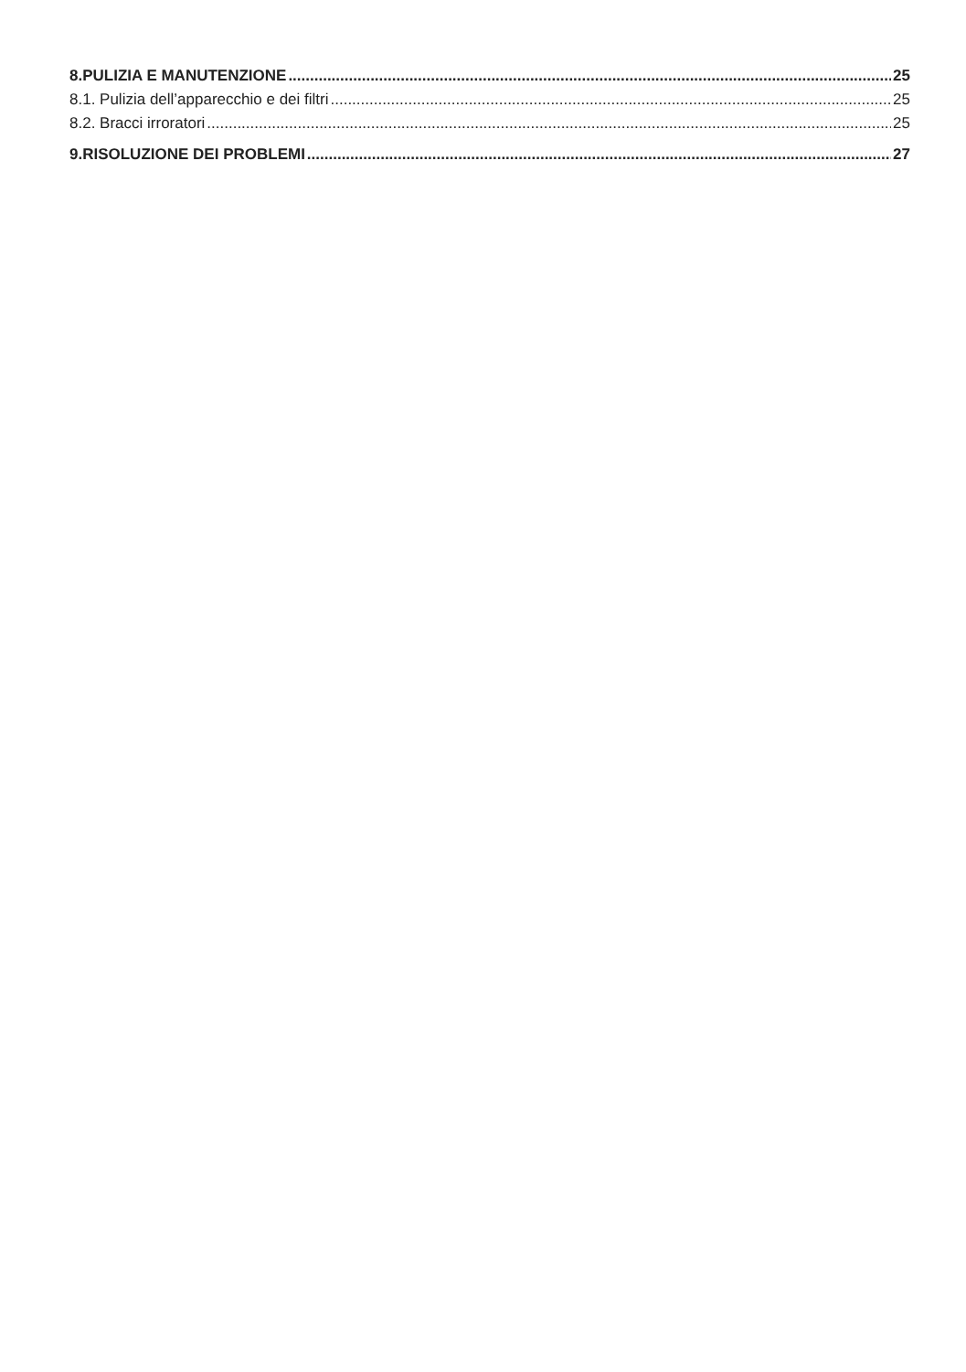8.PULIZIA E MANUTENZIONE 25
8.1. Pulizia dell’apparecchio e dei filtri 25
8.2. Bracci irroratori 25
9.RISOLUZIONE DEI PROBLEMI 27